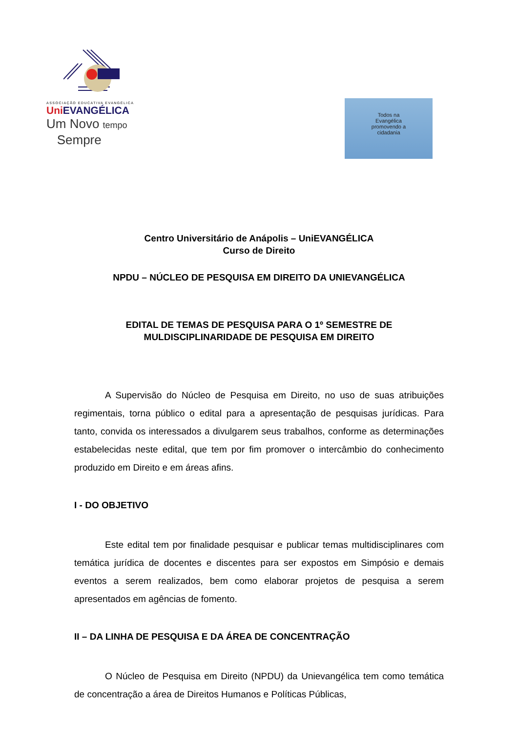ASSOCIAÇÃO EDUCATIVA EVANGÉLICA
Uni EVANGÉLICA
Um Novo tempo
Sempre
Todos na
Evangélica
promovendo a
cidadania
Centro Universitário de Anápolis – UniEVANGÉLICA
Curso de Direito
NPDU – NÚCLEO DE PESQUISA EM DIREITO DA UNIEVANGÉLICA
EDITAL DE TEMAS DE PESQUISA PARA O 1º SEMESTRE DE
MULDISCIPLINARIDADE DE PESQUISA EM DIREITO
A Supervisão do Núcleo de Pesquisa em Direito, no uso de suas atribuições regimentais, torna público o edital para a apresentação de pesquisas jurídicas. Para tanto, convida os interessados a divulgarem seus trabalhos, conforme as determinações estabelecidas neste edital, que tem por fim promover o intercâmbio do conhecimento produzido em Direito e em áreas afins.
I - DO OBJETIVO
Este edital tem por finalidade pesquisar e publicar temas multidisciplinares com temática jurídica de docentes e discentes para ser expostos em Simpósio e demais eventos a serem realizados, bem como elaborar projetos de pesquisa a serem apresentados em agências de fomento.
II – DA LINHA DE PESQUISA E DA ÁREA DE CONCENTRAÇÃO
O Núcleo de Pesquisa em Direito (NPDU) da Unievangélica tem como temática de concentração a área de Direitos Humanos e Políticas Públicas,